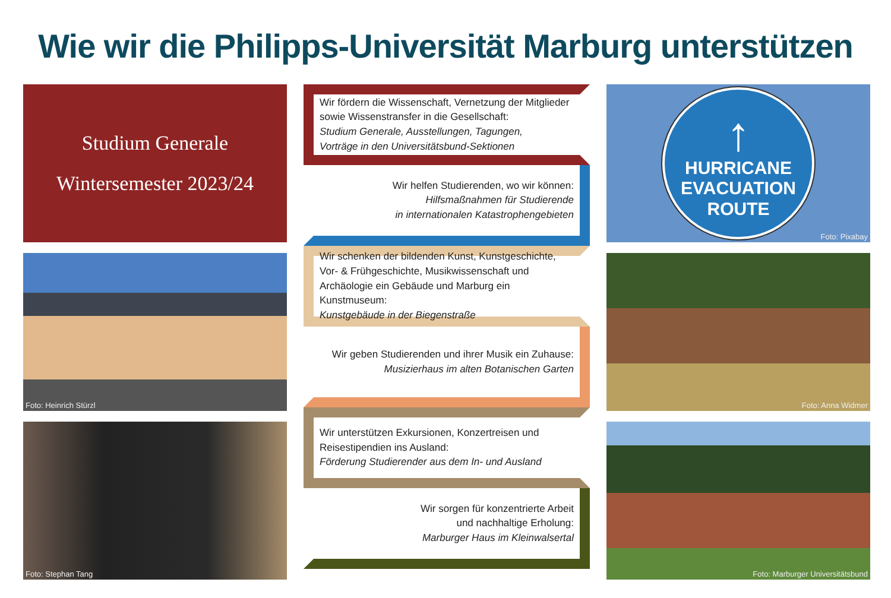Wie wir die Philipps-Universität Marburg unterstützen
Studium Generale
Wintersemester 2023/24
Foto: Heinrich Stürzl
Foto: Stephan Tang
Wir fördern die Wissenschaft, Vernetzung der Mitglieder sowie Wissenstransfer in die Gesellschaft:
Studium Generale, Ausstellungen, Tagungen,
Vorträge in den Universitätsbund-Sektionen
Wir helfen Studierenden, wo wir können:
Hilfsmaßnahmen für Studierende
in internationalen Katastrophengebieten
Wir schenken der bildenden Kunst, Kunstgeschichte, Vor- & Frühgeschichte, Musikwissenschaft und Archäologie ein Gebäude und Marburg ein Kunstmuseum:
Kunstgebäude in der Biegenstraße
Wir geben Studierenden und ihrer Musik ein Zuhause:
Musizierhaus im alten Botanischen Garten
Wir unterstützen Exkursionen, Konzertreisen und Reisestipendien ins Ausland:
Förderung Studierender aus dem In- und Ausland
Wir sorgen für konzentrierte Arbeit
und nachhaltige Erholung:
Marburger Haus im Kleinwalsertal
↑
HURRICANE
EVACUATION
ROUTE
Foto: Pixabay
Foto: Anna Widmer
Foto: Marburger Universitätsbund